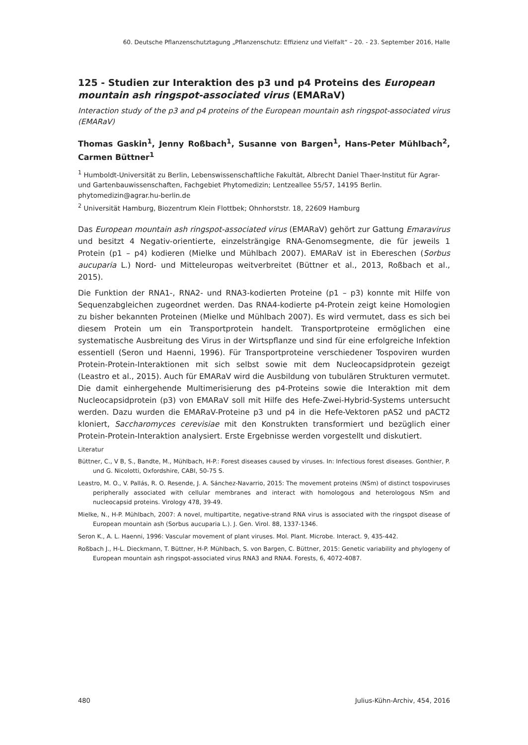60. Deutsche Pflanzenschutztagung „Pflanzenschutz: Effizienz und Vielfalt“ – 20. - 23. September 2016, Halle
125 - Studien zur Interaktion des p3 und p4 Proteins des European mountain ash ringspot-associated virus (EMARaV)
Interaction study of the p3 and p4 proteins of the European mountain ash ringspot-associated virus (EMARaV)
Thomas Gaskin<sup>1</sup>, Jenny Roßbach<sup>1</sup>, Susanne von Bargen<sup>1</sup>, Hans-Peter Mühlbach<sup>2</sup>, Carmen Büttner<sup>1</sup>
<sup>1</sup> Humboldt-Universität zu Berlin, Lebenswissenschaftliche Fakultät, Albrecht Daniel Thaer-Institut für Agrar- und Gartenbauwissenschaften, Fachgebiet Phytomedizin; Lentzeallee 55/57, 14195 Berlin. phytomedizin@agrar.hu-berlin.de
<sup>2</sup> Universität Hamburg, Biozentrum Klein Flottbek; Ohnhorststr. 18, 22609 Hamburg
Das European mountain ash ringspot-associated virus (EMARaV) gehört zur Gattung Emaravirus und besitzt 4 Negativ-orientierte, einzelsträngige RNA-Genomsegmente, die für jeweils 1 Protein (p1 – p4) kodieren (Mielke und Mühlbach 2007). EMARaV ist in Ebereschen (Sorbus aucuparia L.) Nord- und Mitteleuropas weitverbreitet (Büttner et al., 2013, Roßbach et al., 2015).
Die Funktion der RNA1-, RNA2- und RNA3-kodierten Proteine (p1 – p3) konnte mit Hilfe von Sequenzabgleichen zugeordnet werden. Das RNA4-kodierte p4-Protein zeigt keine Homologien zu bisher bekannten Proteinen (Mielke und Mühlbach 2007). Es wird vermutet, dass es sich bei diesem Protein um ein Transportprotein handelt. Transportproteine ermöglichen eine systematische Ausbreitung des Virus in der Wirtspflanze und sind für eine erfolgreiche Infektion essentiell (Seron und Haenni, 1996). Für Transportproteine verschiedener Tospoviren wurden Protein-Protein-Interaktionen mit sich selbst sowie mit dem Nucleocapsidprotein gezeigt (Leastro et al., 2015). Auch für EMARaV wird die Ausbildung von tubulären Strukturen vermutet. Die damit einhergehende Multimerisierung des p4-Proteins sowie die Interaktion mit dem Nucleocapsidprotein (p3) von EMARaV soll mit Hilfe des Hefe-Zwei-Hybrid-Systems untersucht werden. Dazu wurden die EMARaV-Proteine p3 und p4 in die Hefe-Vektoren pAS2 und pACT2 kloniert, Saccharomyces cerevisiae mit den Konstrukten transformiert und bezüglich einer Protein-Protein-Interaktion analysiert. Erste Ergebnisse werden vorgestellt und diskutiert.
Literatur
Büttner, C., V B, S., Bandte, M., Mühlbach, H-P.: Forest diseases caused by viruses. In: Infectious forest diseases. Gonthier, P. und G. Nicolotti, Oxfordshire, CABI, 50-75 S.
Leastro, M. O., V. Pallás, R. O. Resende, J. A. Sánchez-Navarrio, 2015: The movement proteins (NSm) of distinct tospoviruses peripherally associated with cellular membranes and interact with homologous and heterologous NSm and nucleocapsid proteins. Virology 478, 39-49.
Mielke, N., H-P. Mühlbach, 2007: A novel, multipartite, negative-strand RNA virus is associated with the ringspot disease of European mountain ash (Sorbus aucuparia L.). J. Gen. Virol. 88, 1337-1346.
Seron K., A. L. Haenni, 1996: Vascular movement of plant viruses. Mol. Plant. Microbe. Interact. 9, 435-442.
Roßbach J., H-L. Dieckmann, T. Büttner, H-P. Mühlbach, S. von Bargen, C. Büttner, 2015: Genetic variability and phylogeny of European mountain ash ringspot-associated virus RNA3 and RNA4. Forests, 6, 4072-4087.
480 Julius-Kühn-Archiv, 454, 2016